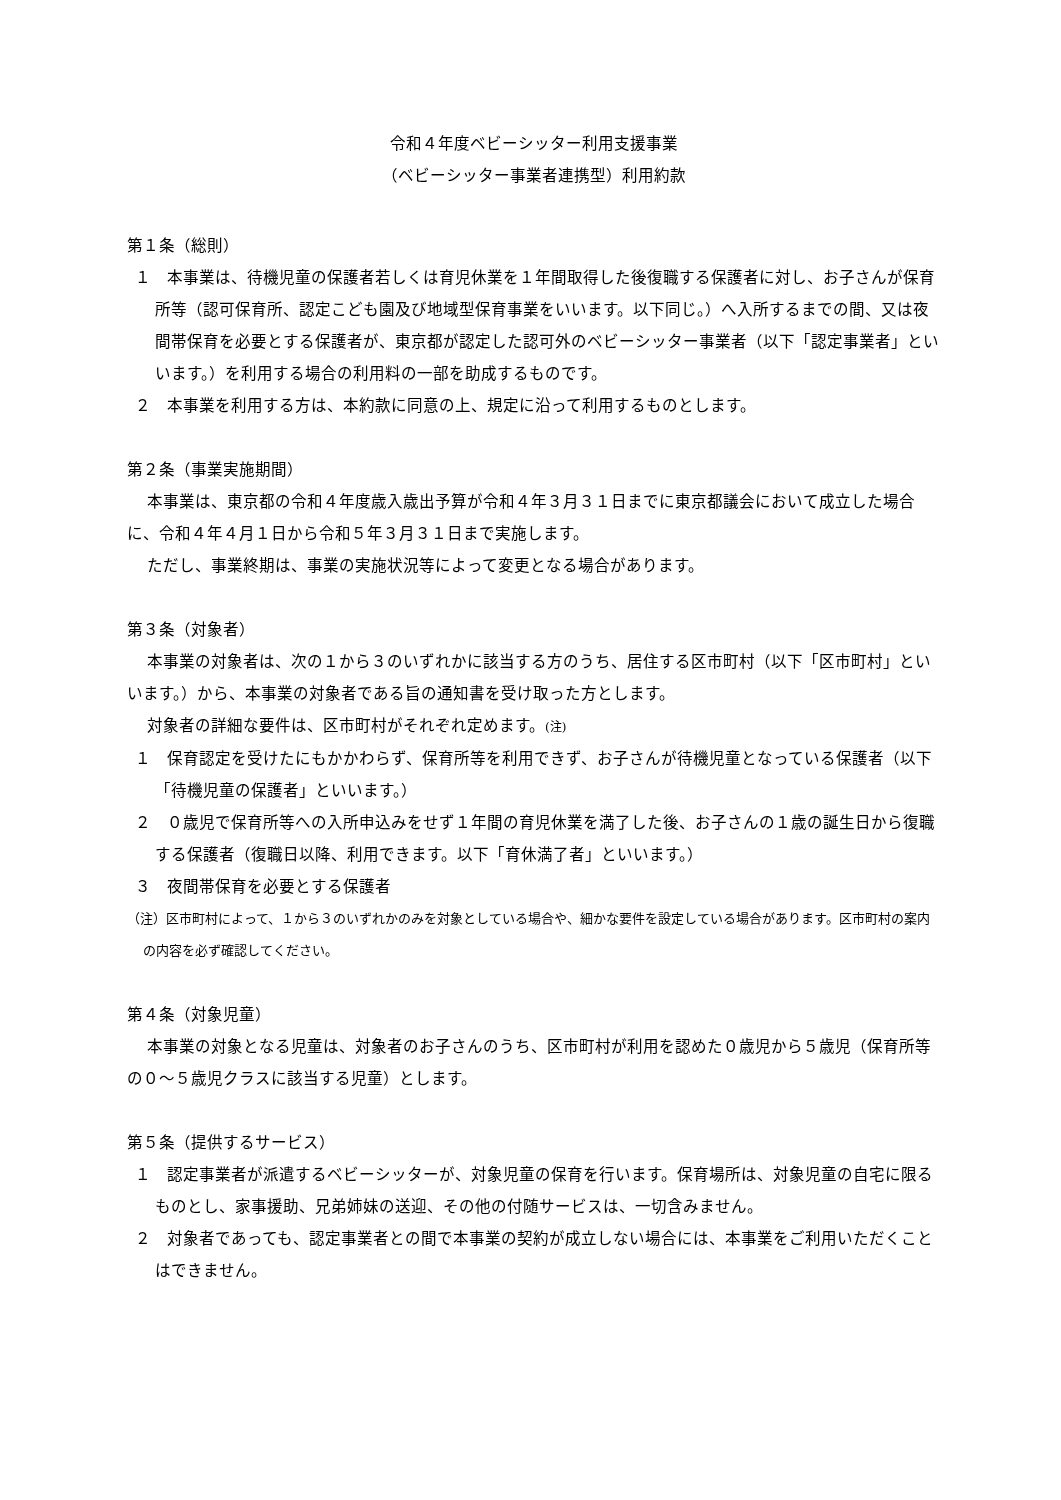令和４年度ベビーシッター利用支援事業
（ベビーシッター事業者連携型）利用約款
第１条（総則）
１　本事業は、待機児童の保護者若しくは育児休業を１年間取得した後復職する保護者に対し、お子さんが保育所等（認可保育所、認定こども園及び地域型保育事業をいいます。以下同じ。）へ入所するまでの間、又は夜間帯保育を必要とする保護者が、東京都が認定した認可外のベビーシッター事業者（以下「認定事業者」といいます。）を利用する場合の利用料の一部を助成するものです。
２　本事業を利用する方は、本約款に同意の上、規定に沿って利用するものとします。
第２条（事業実施期間）
本事業は、東京都の令和４年度歳入歳出予算が令和４年３月３１日までに東京都議会において成立した場合に、令和４年４月１日から令和５年３月３１日まで実施します。
ただし、事業終期は、事業の実施状況等によって変更となる場合があります。
第３条（対象者）
本事業の対象者は、次の１から３のいずれかに該当する方のうち、居住する区市町村（以下「区市町村」といいます。）から、本事業の対象者である旨の通知書を受け取った方とします。
対象者の詳細な要件は、区市町村がそれぞれ定めます。(注)
１　保育認定を受けたにもかかわらず、保育所等を利用できず、お子さんが待機児童となっている保護者（以下「待機児童の保護者」といいます。）
２　０歳児で保育所等への入所申込みをせず１年間の育児休業を満了した後、お子さんの１歳の誕生日から復職する保護者（復職日以降、利用できます。以下「育休満了者」といいます。）
３　夜間帯保育を必要とする保護者
（注）区市町村によって、１から３のいずれかのみを対象としている場合や、細かな要件を設定している場合があります。区市町村の案内の内容を必ず確認してください。
第４条（対象児童）
本事業の対象となる児童は、対象者のお子さんのうち、区市町村が利用を認めた０歳児から５歳児（保育所等の０～５歳児クラスに該当する児童）とします。
第５条（提供するサービス）
１　認定事業者が派遣するベビーシッターが、対象児童の保育を行います。保育場所は、対象児童の自宅に限るものとし、家事援助、兄弟姉妹の送迎、その他の付随サービスは、一切含みません。
２　対象者であっても、認定事業者との間で本事業の契約が成立しない場合には、本事業をご利用いただくことはできません。